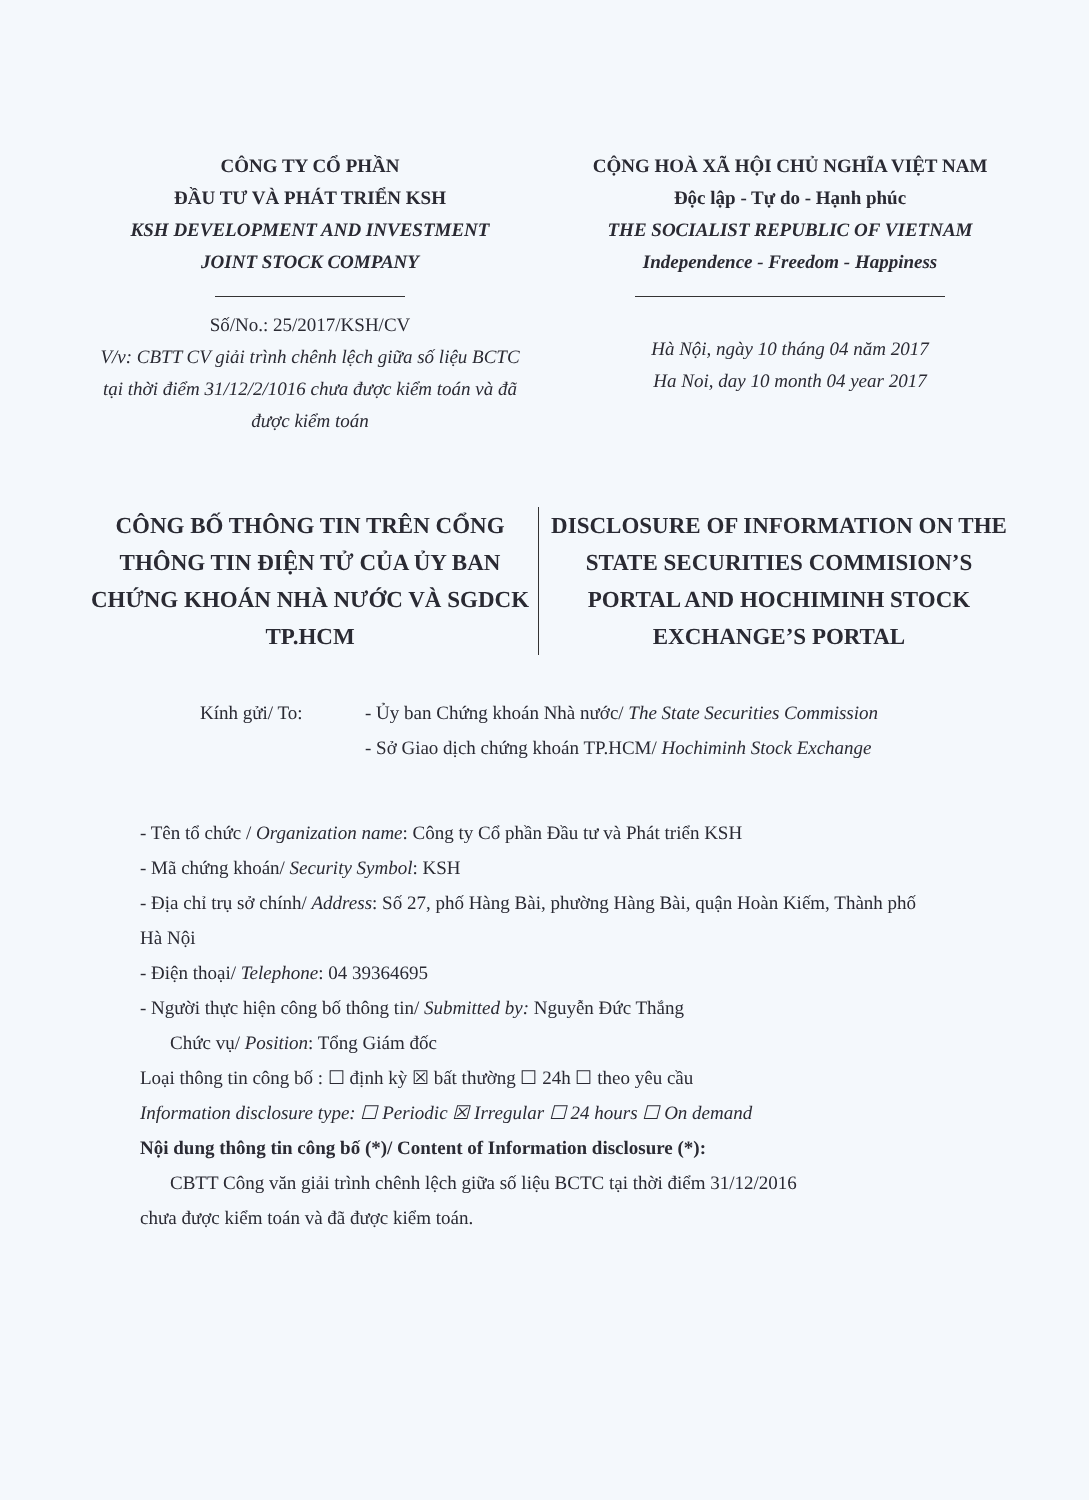CÔNG TY CỔ PHẦN
ĐẦU TƯ VÀ PHÁT TRIỂN KSH
KSH DEVELOPMENT AND INVESTMENT
JOINT STOCK COMPANY
Số/No.: 25/2017/KSH/CV
V/v: CBTT CV giải trình chênh lệch giữa số liệu BCTC tại thời điểm 31/12/2/1016 chưa được kiểm toán và đã được kiểm toán
CỘNG HOÀ XÃ HỘI CHỦ NGHĨA VIỆT NAM
Độc lập - Tự do - Hạnh phúc
THE SOCIALIST REPUBLIC OF VIETNAM
Independence - Freedom - Happiness
Hà Nội, ngày 10 tháng 04 năm 2017
Ha Noi, day 10 month 04 year 2017
CÔNG BỐ THÔNG TIN TRÊN CỔNG THÔNG TIN ĐIỆN TỬ CỦA ỦY BAN CHỨNG KHOÁN NHÀ NƯỚC VÀ SGDCK TP.HCM
DISCLOSURE OF INFORMATION ON THE STATE SECURITIES COMMISION’S PORTAL AND HOCHIMINH STOCK EXCHANGE’S PORTAL
Kính gửi/ To: - Ủy ban Chứng khoán Nhà nước/ The State Securities Commission
- Sở Giao dịch chứng khoán TP.HCM/ Hochiminh Stock Exchange
- Tên tổ chức / Organization name: Công ty Cổ phần Đầu tư và Phát triển KSH
- Mã chứng khoán/ Security Symbol: KSH
- Địa chỉ trụ sở chính/ Address: Số 27, phố Hàng Bài, phường Hàng Bài, quận Hoàn Kiếm, Thành phố Hà Nội
- Điện thoại/ Telephone: 04 39364695
- Người thực hiện công bố thông tin/ Submitted by: Nguyễn Đức Thắng
Chức vụ/ Position: Tổng Giám đốc
Loại thông tin công bố : ☐ định kỳ ☒ bất thường ☐ 24h ☐ theo yêu cầu
Information disclosure type: ☐ Periodic ☒ Irregular ☐ 24 hours ☐ On demand
Nội dung thông tin công bố (*)/ Content of Information disclosure (*):
CBTT Công văn giải trình chênh lệch giữa số liệu BCTC tại thời điểm 31/12/2016
chưa được kiểm toán và đã được kiểm toán.